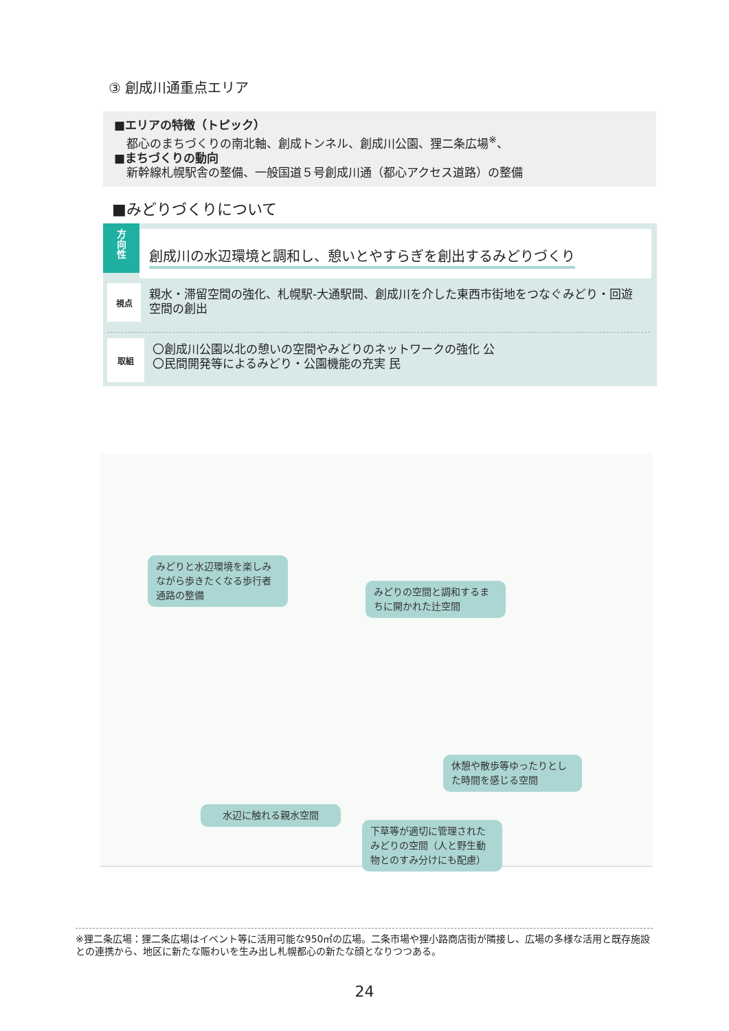③ 創成川通重点エリア
■エリアの特徴（トピック）
都心のまちづくりの南北軸、創成トンネル、創成川公園、狸二条広場<sup>※</sup>、
■まちづくりの動向
新幹線札幌駅舎の整備、一般国道５号創成川通（都心アクセス道路）の整備
■みどりづくりについて
方
向
性
創成川の水辺環境と調和し、憩いとやすらぎを創出するみどりづくり
視点
親水・滞留空間の強化、札幌駅-大通駅間、創成川を介した東西市街地をつなぐみどり・回遊空間の創出
取組
〇創成川公園以北の憩いの空間やみどりのネットワークの強化 公
〇民間開発等によるみどり・公園機能の充実 民
みどりと水辺環境を楽しみながら歩きたくなる歩行者通路の整備
みどりの空間と調和するまちに開かれた辻空間
休憩や散歩等ゆったりとした時間を感じる空間
水辺に触れる親水空間
下草等が適切に管理されたみどりの空間（人と野生動物とのすみ分けにも配慮）
※狸二条広場：狸二条広場はイベント等に活用可能な950㎡の広場。二条市場や狸小路商店街が隣接し、広場の多様な活用と既存施設との連携から、地区に新たな賑わいを生み出し札幌都心の新たな顔となりつつある。
24